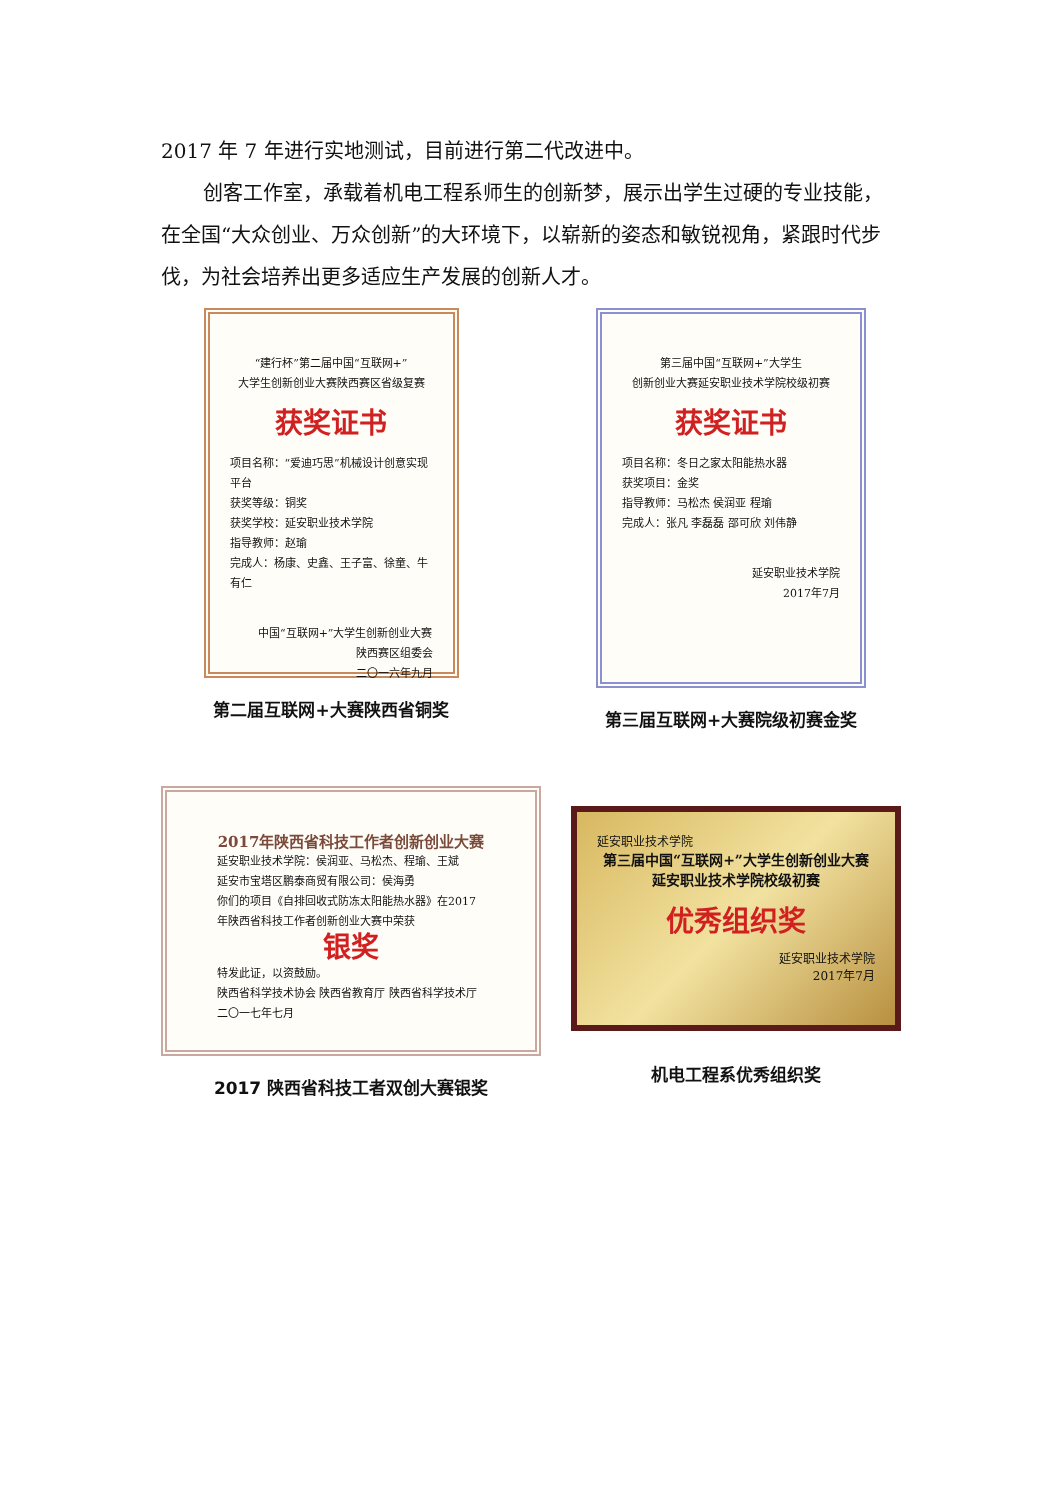2017 年 7 年进行实地测试，目前进行第二代改进中。
创客工作室，承载着机电工程系师生的创新梦，展示出学生过硬的专业技能，在全国“大众创业、万众创新”的大环境下，以崭新的姿态和敏锐视角，紧跟时代步伐，为社会培养出更多适应生产发展的创新人才。
“建行杯”第二届中国“互联网+”
大学生创新创业大赛陕西赛区省级复赛
获奖证书
项目名称：“爱迪巧思”机械设计创意实现平台
获奖等级：铜奖
获奖学校：延安职业技术学院
指导教师：赵瑜
完成人：杨康、史鑫、王子富、徐童、牛有仁
中国“互联网+”大学生创新创业大赛
陕西赛区组委会
二〇一六年九月
第二届互联网+大赛陕西省铜奖
第三届中国“互联网+”大学生
创新创业大赛延安职业技术学院校级初赛
获奖证书
项目名称：冬日之家太阳能热水器
获奖项目：金奖
指导教师：马松杰 侯润亚 程瑜
完成人：张凡 李磊磊 邵可欣 刘伟静
延安职业技术学院
2017年7月
第三届互联网+大赛院级初赛金奖
2017年陕西省科技工作者创新创业大赛
延安职业技术学院：侯润亚、马松杰、程瑜、王斌
延安市宝塔区鹏泰商贸有限公司：侯海勇
你们的项目《自排回收式防冻太阳能热水器》在2017年陕西省科技工作者创新创业大赛中荣获
银奖
特发此证，以资鼓励。
陕西省科学技术协会 陕西省教育厅 陕西省科学技术厅
二〇一七年七月
2017 陕西省科技工者双创大赛银奖
延安职业技术学院
第三届中国“互联网+”大学生创新创业大赛
延安职业技术学院校级初赛
优秀组织奖
延安职业技术学院
2017年7月
机电工程系优秀组织奖